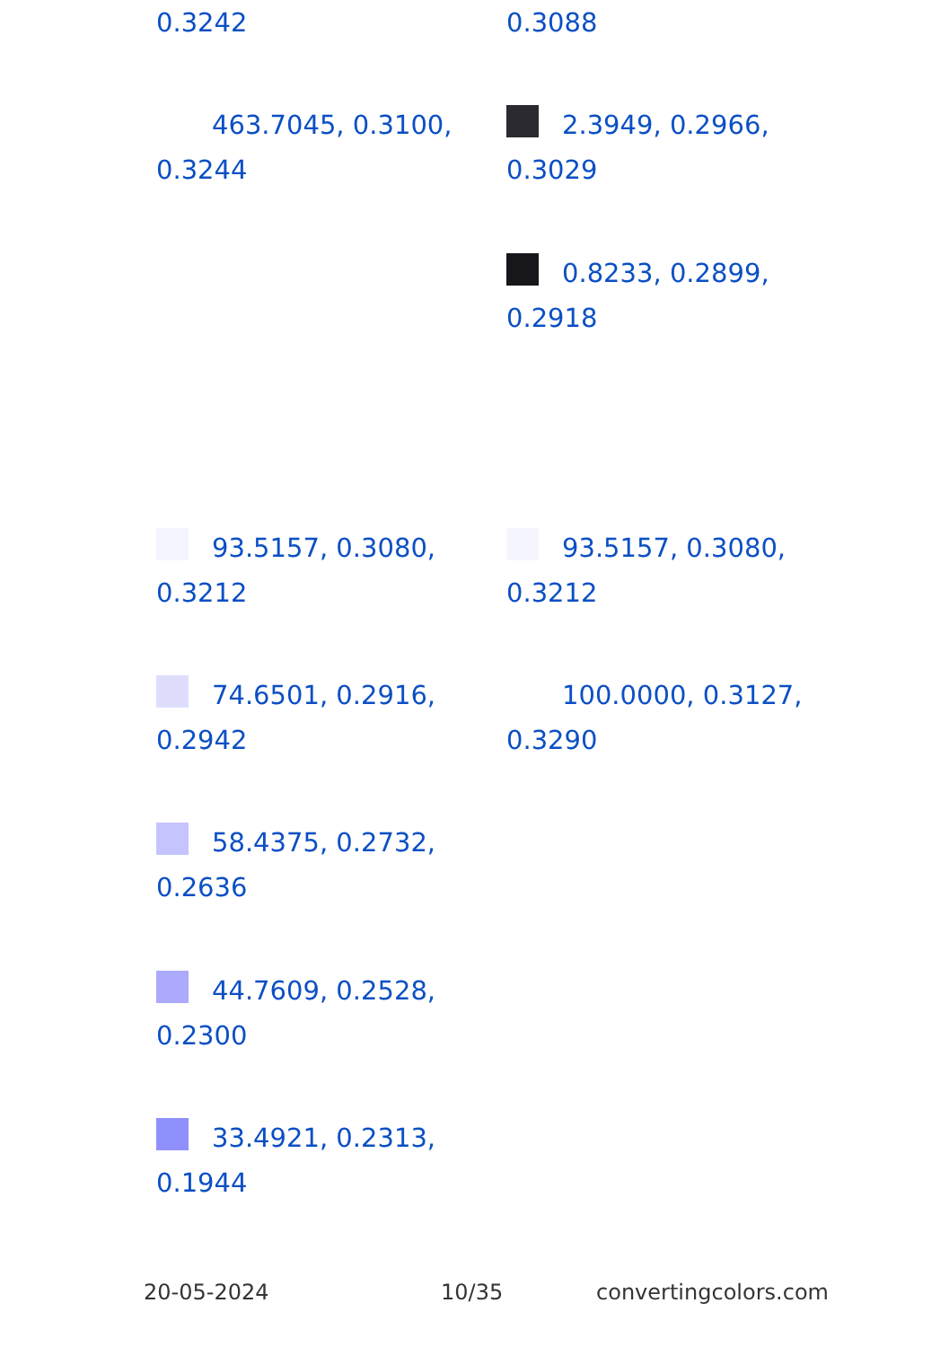0.3242 0.3088
463.7045, 0.3100, 0.3244
2.3949, 0.2966, 0.3029
0.8233, 0.2899, 0.2918
93.5157, 0.3080, 0.3212
93.5157, 0.3080, 0.3212
74.6501, 0.2916, 0.2942
100.0000, 0.3127, 0.3290
58.4375, 0.2732, 0.2636
44.7609, 0.2528, 0.2300
33.4921, 0.2313, 0.1944
20-05-2024 10/35 convertingcolors.com